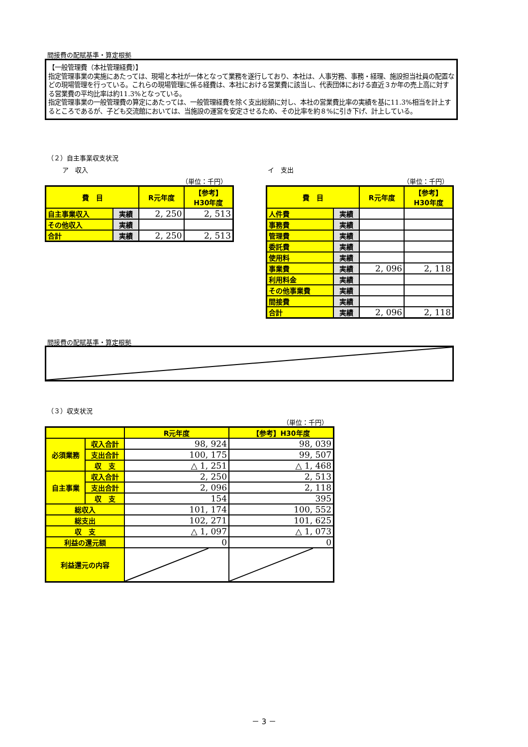間接費の配賦基準・算定根拠
【一般管理費（本社管理経費）】
指定管理事業の実施にあたっては、現場と本社が一体となって業務を遂行しており、本社は、人事労務、事務・経理、施設担当社員の配置などの現場管理を行っている。これらの現場管理に係る経費は、本社における営業費に該当し、代表団体における直近３か年の売上高に対する営業費の平均比率は約11.3%となっている。
指定管理事業の一般管理費の算定にあたっては、一般管理経費を除く支出総額に対し、本社の営業費比率の実績を基に11.3%相当を計上するところであるが、子ども交流館においては、当施設の運営を安定させるため、その比率を約８%に引き下げ、計上している。
（２）自主事業収支状況
ア　収入 イ　支出
（単位：千円） （単位：千円）
| 費 目 | | R元年度 | 【参考】 H30年度 |
| --- | --- | --- | --- |
| 自主事業収入 | 実績 | 2, 250 | 2, 513 |
| その他収入 | 実績 | | |
| 合計 | 実績 | 2, 250 | 2, 513 |
| 費 目 | | R元年度 | 【参考】 H30年度 |
| --- | --- | --- | --- |
| 人件費 | 実績 | | |
| 事務費 | 実績 | | |
| 管理費 | 実績 | | |
| 委託費 | 実績 | | |
| 使用料 | 実績 | | |
| 事業費 | 実績 | 2, 096 | 2, 118 |
| 利用料金 | 実績 | | |
| その他事業費 | 実績 | | |
| 間接費 | 実績 | | |
| 合計 | 実績 | 2, 096 | 2, 118 |
間接費の配賦基準・算定根拠
（３）収支状況
（単位：千円）
| | | R元年度 | 【参考】H30年度 |
| --- | --- | --- | --- |
| 必須業務 | 収入合計 | 98, 924 | 98, 039 |
| | 支出合計 | 100, 175 | 99, 507 |
| | 収 支 | △ 1, 251 | △ 1, 468 |
| 自主事業 | 収入合計 | 2, 250 | 2, 513 |
| | 支出合計 | 2, 096 | 2, 118 |
| | 収 支 | 154 | 395 |
| 総収入 | | 101, 174 | 100, 552 |
| 総支出 | | 102, 271 | 101, 625 |
| 収 支 | | △ 1, 097 | △ 1, 073 |
| 利益の還元額 | | 0 | 0 |
| 利益還元の内容 | | | |
－ 3 －